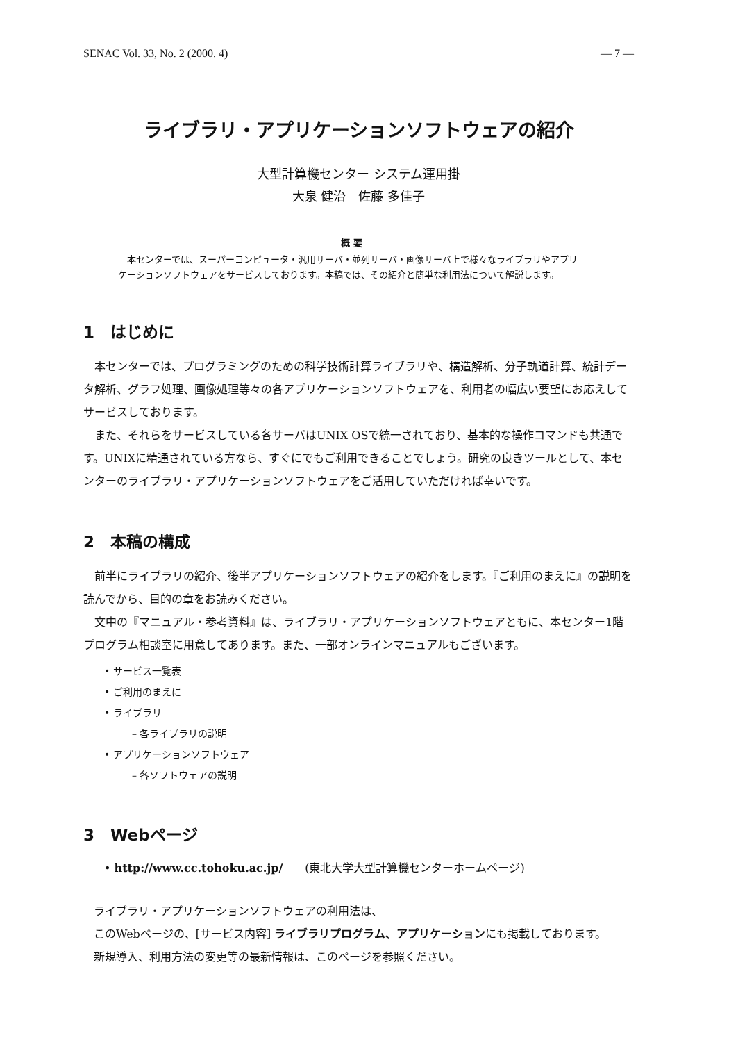SENAC Vol. 33, No. 2 (2000. 4) — 7 —
ライブラリ・アプリケーションソフトウェアの紹介
大型計算機センター システム運用掛
大泉 健治　佐藤 多佳子
概 要
　本センターでは、スーパーコンピュータ・汎用サーバ・並列サーバ・画像サーバ上で様々なライブラリやアプリケーションソフトウェアをサービスしております。本稿では、その紹介と簡単な利用法について解説します。
1　はじめに
本センターでは、プログラミングのための科学技術計算ライブラリや、構造解析、分子軌道計算、統計データ解析、グラフ処理、画像処理等々の各アプリケーションソフトウェアを、利用者の幅広い要望にお応えしてサービスしております。
また、それらをサービスしている各サーバはUNIX OSで統一されており、基本的な操作コマンドも共通です。UNIXに精通されている方なら、すぐにでもご利用できることでしょう。研究の良きツールとして、本センターのライブラリ・アプリケーションソフトウェアをご活用していただければ幸いです。
2　本稿の構成
前半にライブラリの紹介、後半アプリケーションソフトウェアの紹介をします。『ご利用のまえに』の説明を読んでから、目的の章をお読みください。
文中の『マニュアル・参考資料』は、ライブラリ・アプリケーションソフトウェアともに、本センター1階プログラム相談室に用意してあります。また、一部オンラインマニュアルもございます。
• サービス一覧表
• ご利用のまえに
• ライブラリ
– 各ライブラリの説明
• アプリケーションソフトウェア
– 各ソフトウェアの説明
3　Webページ
• http://www.cc.tohoku.ac.jp/　　(東北大学大型計算機センターホームページ)
ライブラリ・アプリケーションソフトウェアの利用法は、
このWebページの、[サービス内容] ライブラリプログラム、アプリケーションにも掲載しております。
新規導入、利用方法の変更等の最新情報は、このページを参照ください。